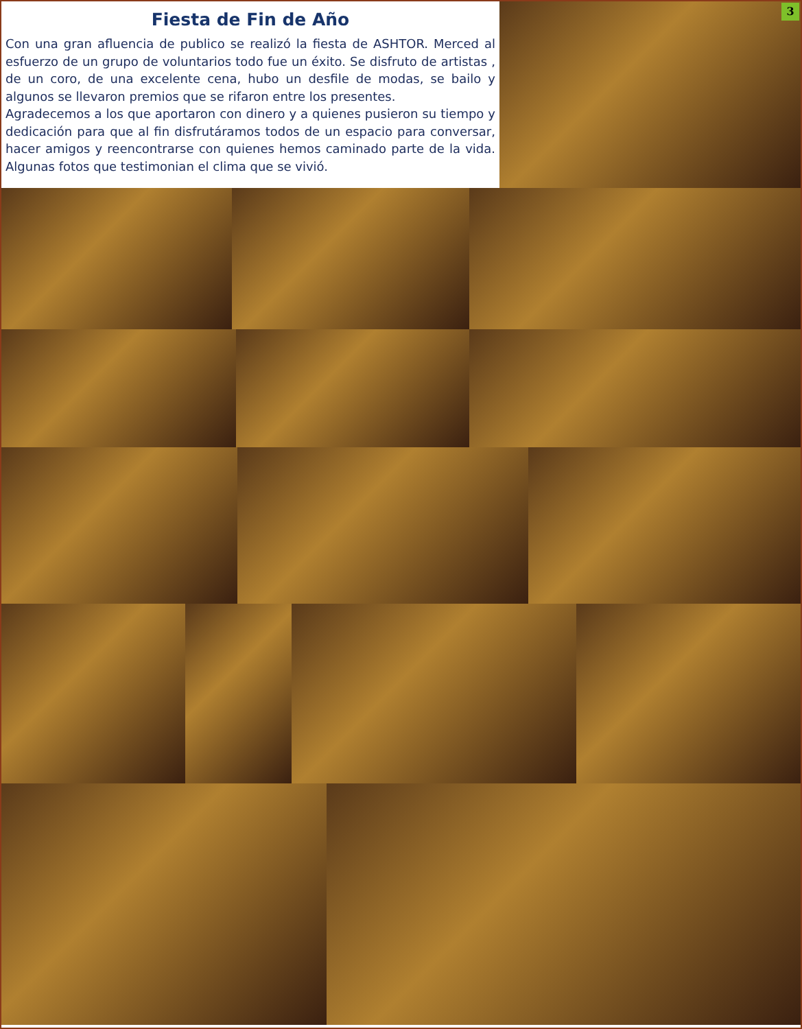Fiesta de Fin de Año
Con una gran afluencia de publico se realizó la fiesta de ASHTOR. Merced al esfuerzo de un grupo de voluntarios todo fue un éxito. Se disfruto de artistas , de un coro, de una excelente cena, hubo un desfile de modas, se bailo y algunos se llevaron premios que se rifaron entre los presentes.
Agradecemos a los que aportaron con dinero y a quienes pusieron su tiempo y dedicación para que al fin disfrutáramos todos de un espacio para conversar, hacer amigos y reencontrarse con quienes hemos caminado parte de la vida. Algunas fotos que testimonian el clima que se vivió.
3